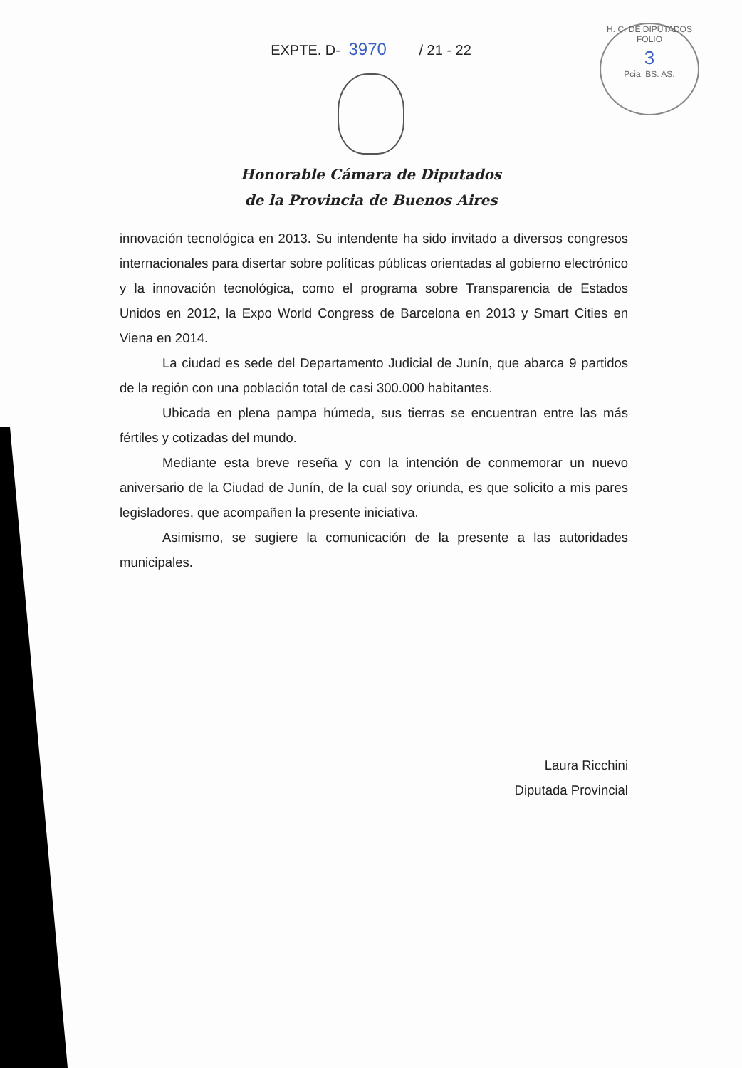EXPTE. D- 3970 / 21 - 22
H. C. DE DIPUTADOS
FOLIO
3
Pcia. BS. AS.
Honorable Cámara de Diputados
de la Provincia de Buenos Aires
innovación tecnológica en 2013. Su intendente ha sido invitado a diversos congresos internacionales para disertar sobre políticas públicas orientadas al gobierno electrónico y la innovación tecnológica, como el programa sobre Transparencia de Estados Unidos en 2012, la Expo World Congress de Barcelona en 2013 y Smart Cities en Viena en 2014.
La ciudad es sede del Departamento Judicial de Junín, que abarca 9 partidos de la región con una población total de casi 300.000 habitantes.
Ubicada en plena pampa húmeda, sus tierras se encuentran entre las más fértiles y cotizadas del mundo.
Mediante esta breve reseña y con la intención de conmemorar un nuevo aniversario de la Ciudad de Junín, de la cual soy oriunda, es que solicito a mis pares legisladores, que acompañen la presente iniciativa.
Asimismo, se sugiere la comunicación de la presente a las autoridades municipales.
Laura Ricchini
Diputada Provincial